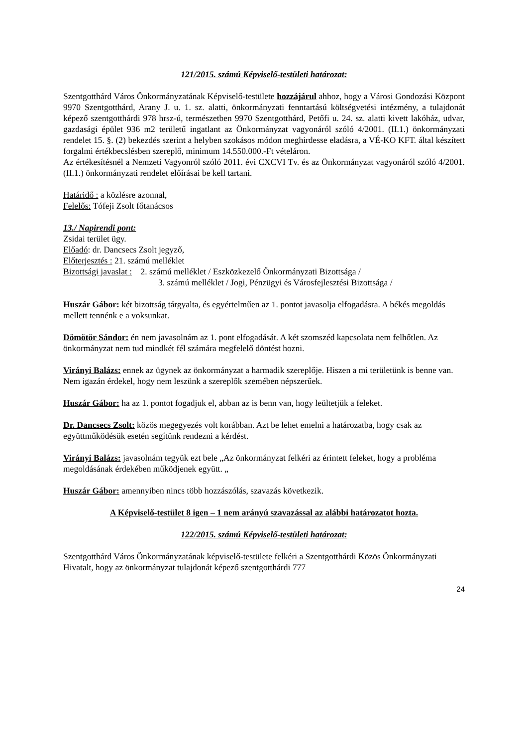121/2015. számú Képviselő-testületi határozat:
Szentgotthárd Város Önkormányzatának Képviselő-testülete hozzájárul ahhoz, hogy a Városi Gondozási Központ 9970 Szentgotthárd, Arany J. u. 1. sz. alatti, önkormányzati fenntartású költségvetési intézmény, a tulajdonát képező szentgotthárdi 978 hrsz-ú, természetben 9970 Szentgotthárd, Petőfi u. 24. sz. alatti kivett lakóház, udvar, gazdasági épület 936 m2 területű ingatlant az Önkormányzat vagyonáról szóló 4/2001. (II.1.) önkormányzati rendelet 15. §. (2) bekezdés szerint a helyben szokásos módon meghirdesse eladásra, a VÉ-KO KFT. által készített forgalmi értékbecslésben szereplő, minimum 14.550.000.-Ft vételáron.
Az értékesítésnél a Nemzeti Vagyonról szóló 2011. évi CXCVI Tv. és az Önkormányzat vagyonáról szóló 4/2001. (II.1.) önkormányzati rendelet előírásai be kell tartani.
Határidő : a közlésre azonnal,
Felelős: Tófeji Zsolt főtanácsos
13./ Napirendi pont:
Zsidai terület ügy.
Előadó: dr. Dancsecs Zsolt jegyző,
Előterjesztés : 21. számú melléklet
Bizottsági javaslat : 2. számú melléklet / Eszközkezelő Önkormányzati Bizottsága /
3. számú melléklet / Jogi, Pénzügyi és Városfejlesztési Bizottsága /
Huszár Gábor: két bizottság tárgyalta, és egyértelműen az 1. pontot javasolja elfogadásra. A békés megoldás mellett tennénk e a voksunkat.
Dömötör Sándor: én nem javasolnám az 1. pont elfogadását. A két szomszéd kapcsolata nem felhőtlen. Az önkormányzat nem tud mindkét fél számára megfelelő döntést hozni.
Virányi Balázs: ennek az ügynek az önkormányzat a harmadik szereplője. Hiszen a mi területünk is benne van. Nem igazán érdekel, hogy nem leszünk a szereplők szemében népszerűek.
Huszár Gábor: ha az 1. pontot fogadjuk el, abban az is benn van, hogy leültetjük a feleket.
Dr. Dancsecs Zsolt: közös megegyezés volt korábban. Azt be lehet emelni a határozatba, hogy csak az együttműködésük esetén segítünk rendezni a kérdést.
Virányi Balázs: javasolnám tegyük ezt bele „Az önkormányzat felkéri az érintett feleket, hogy a probléma megoldásának érdekében működjenek együtt. „
Huszár Gábor: amennyiben nincs több hozzászólás, szavazás következik.
A Képviselő-testület 8 igen – 1 nem arányú szavazással az alábbi határozatot hozta.
122/2015. számú Képviselő-testületi határozat:
Szentgotthárd Város Önkormányzatának képviselő-testülete felkéri a Szentgotthárdi Közös Önkormányzati Hivatalt, hogy az önkormányzat tulajdonát képező szentgotthárdi 777
24